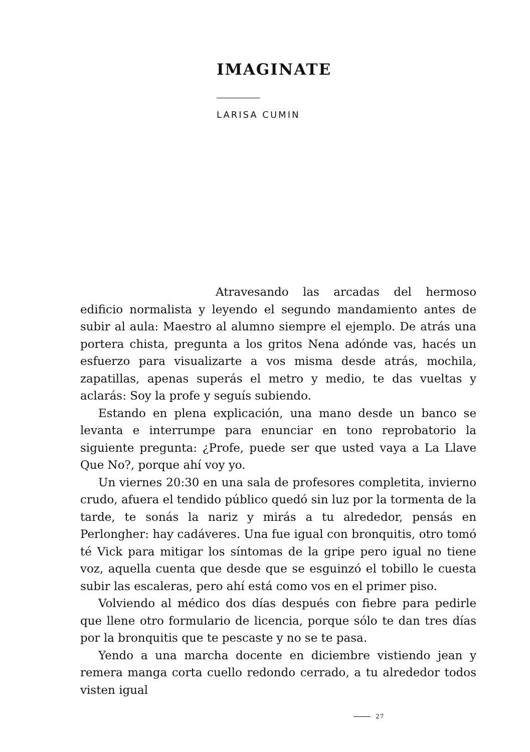IMAGINATE
LARISA CUMIN
Atravesando las arcadas del hermoso edificio normalista y leyendo el segundo mandamiento antes de subir al aula: Maestro al alumno siempre el ejemplo. De atrás una portera chista, pregunta a los gritos Nena adónde vas, hacés un esfuerzo para visualizarte a vos misma desde atrás, mochila, zapatillas, apenas superás el metro y medio, te das vueltas y aclarás: Soy la profe y seguís subiendo.
Estando en plena explicación, una mano desde un banco se levanta e interrumpe para enunciar en tono reprobatorio la siguiente pregunta: ¿Profe, puede ser que usted vaya a La Llave Que No?, porque ahí voy yo.
Un viernes 20:30 en una sala de profesores completita, invierno crudo, afuera el tendido público quedó sin luz por la tormenta de la tarde, te sonás la nariz y mirás a tu alrededor, pensás en Perlongher: hay cadáveres. Una fue igual con bronquitis, otro tomó té Vick para mitigar los síntomas de la gripe pero igual no tiene voz, aquella cuenta que desde que se esguinzó el tobillo le cuesta subir las escaleras, pero ahí está como vos en el primer piso.
Volviendo al médico dos días después con fiebre para pedirle que llene otro formulario de licencia, porque sólo te dan tres días por la bronquitis que te pescaste y no se te pasa.
Yendo a una marcha docente en diciembre vistiendo jean y remera manga corta cuello redondo cerrado, a tu alrededor todos visten igual
27